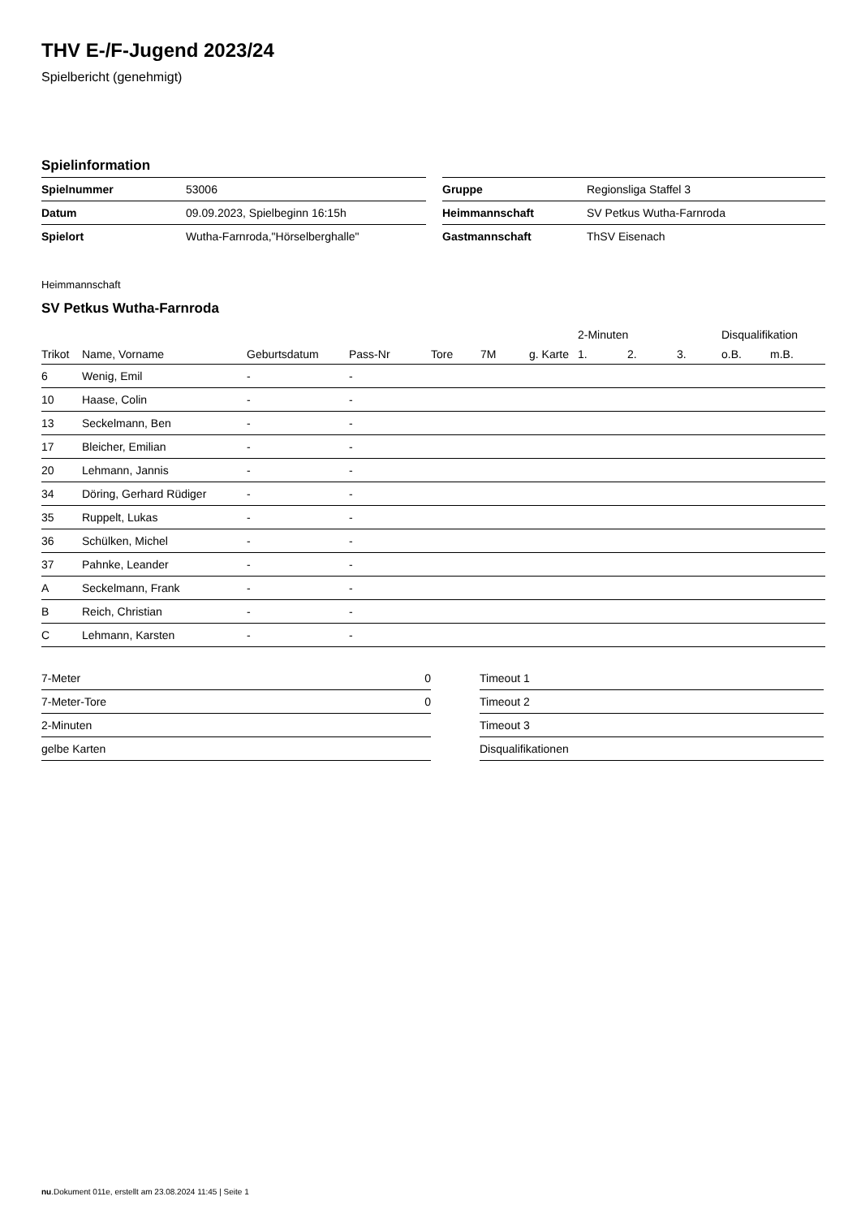THV E-/F-Jugend 2023/24
Spielbericht (genehmigt)
Spielinformation
| Spielnummer | 53006 |
| Datum | 09.09.2023, Spielbeginn 16:15h |
| Spielort | Wutha-Farnroda,"Hörselberghalle" |
| Gruppe | Regionsliga Staffel 3 |
| Heimmannschaft | SV Petkus Wutha-Farnroda |
| Gastmannschaft | ThSV Eisenach |
Heimmannschaft
SV Petkus Wutha-Farnroda
| | | | | | | | 2-Minuten | | | Disqualifikation | |
| --- | --- | --- | --- | --- | --- | --- | --- | --- | --- | --- | --- |
| Trikot | Name, Vorname | Geburtsdatum | Pass-Nr | Tore | 7M | g. Karte | 1. | 2. | 3. | o.B. | m.B. |
| 6 | Wenig, Emil | - | - | | | | | | | | |
| 10 | Haase, Colin | - | - | | | | | | | | |
| 13 | Seckelmann, Ben | - | - | | | | | | | | |
| 17 | Bleicher, Emilian | - | - | | | | | | | | |
| 20 | Lehmann, Jannis | - | - | | | | | | | | |
| 34 | Döring, Gerhard Rüdiger | - | - | | | | | | | | |
| 35 | Ruppelt, Lukas | - | - | | | | | | | | |
| 36 | Schülken, Michel | - | - | | | | | | | | |
| 37 | Pahnke, Leander | - | - | | | | | | | | |
| A | Seckelmann, Frank | - | - | | | | | | | | |
| B | Reich, Christian | - | - | | | | | | | | |
| C | Lehmann, Karsten | - | - | | | | | | | | |
| 7-Meter | 0 |
| 7-Meter-Tore | 0 |
| 2-Minuten | |
| gelbe Karten | |
| Timeout 1 |
| Timeout 2 |
| Timeout 3 |
| Disqualifikationen |
nu.Dokument 011e, erstellt am 23.08.2024 11:45 | Seite 1